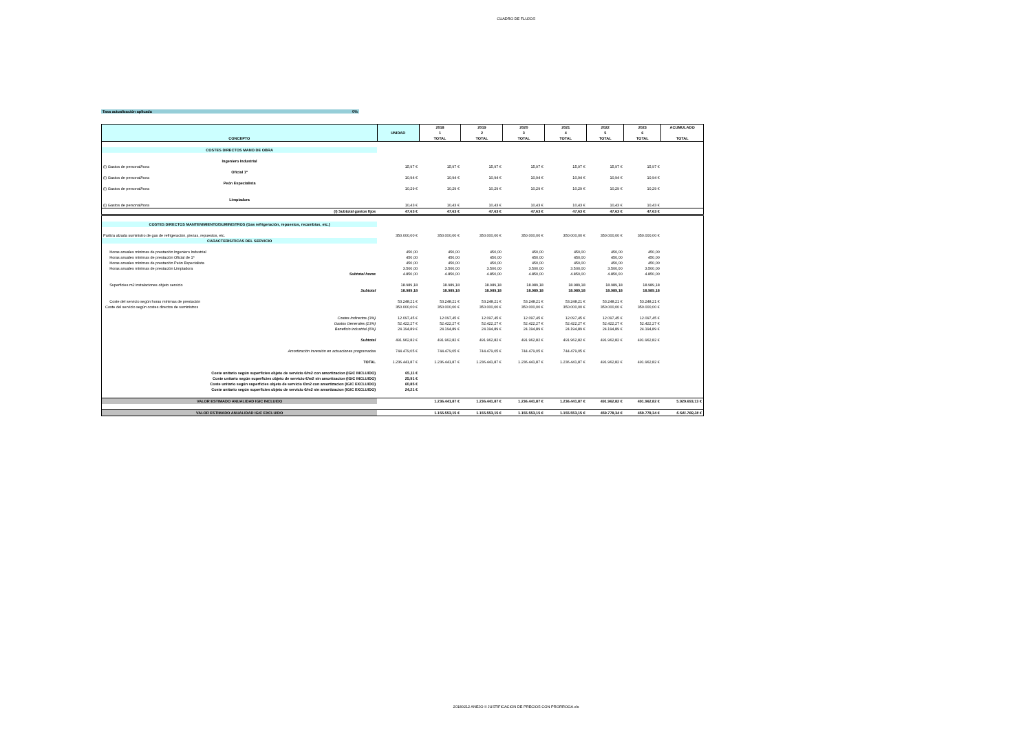CUADRO DE FLUJOS
Tasa actualización aplicada 0%
| CONCEPTO | UNIDAD | 2018 1 TOTAL | 2019 2 TOTAL | 2020 3 TOTAL | 2021 4 TOTAL | 2022 5 TOTAL | 2023 6 TOTAL | ACUMULADO TOTAL |
| --- | --- | --- | --- | --- | --- | --- | --- | --- |
| COSTES DIRECTOS MANO DE OBRA | | | | | | | | |
| Ingeniero Industrial | | | | | | | | |
| (I) Gastos de personal/hora | 15,97 € | 15,97 € | 15,97 € | 15,97 € | 15,97 € | 15,97 € | 15,97 € | |
| Oficial 1ª | | | | | | | | |
| (I) Gastos de personal/hora | 10,94 € | 10,94 € | 10,94 € | 10,94 € | 10,94 € | 10,94 € | 10,94 € | |
| Peón Especialista | | | | | | | | |
| (I) Gastos de personal/hora | 10,29 € | 10,29 € | 10,29 € | 10,29 € | 10,29 € | 10,29 € | 10,29 € | |
| Limpiadora | | | | | | | | |
| (I) Gastos de personal/hora | 10,43 € | 10,43 € | 10,43 € | 10,43 € | 10,43 € | 10,43 € | 10,43 € | |
| (I) Subtotal gastos fijos | 47,63 € | 47,63 € | 47,63 € | 47,63 € | 47,63 € | 47,63 € | 47,63 € | |
| COSTES DIRECTOS MANTENIMIENTO/SUMINISTROS (Gas refrigeración, repuestos, recambios, etc.) | | | | | | | | |
| Partiza alzada suministro de gas de refrigeración, piezas, repuestos, etc. | 350.000,00 € | 350.000,00 € | 350.000,00 € | 350.000,00 € | 350.000,00 € | 350.000,00 € | 350.000,00 € | |
| CARACTERISITICAS DEL SERVICIO | | | | | | | | |
| Horas anuales mínimas de prestación Ingeniero Industrial | 450,00 | 450,00 | 450,00 | 450,00 | 450,00 | 450,00 | 450,00 | |
| Horas anuales mínimas de prestación Oficial de 1ª | 450,00 | 450,00 | 450,00 | 450,00 | 450,00 | 450,00 | 450,00 | |
| Horas anuales mínimas de prestación Peón Especialista | 450,00 | 450,00 | 450,00 | 450,00 | 450,00 | 450,00 | 450,00 | |
| Horas anuales mínimas de prestación Limpiadora | 3.500,00 | 3.500,00 | 3.500,00 | 3.500,00 | 3.500,00 | 3.500,00 | 3.500,00 | |
| Subtotal horas | 4.850,00 | 4.850,00 | 4.850,00 | 4.850,00 | 4.850,00 | 4.850,00 | 4.850,00 | |
| Superficies m2 instalaciones objeto servicio | 18.989,18 | 18.989,18 | 18.989,18 | 18.989,18 | 18.989,18 | 18.989,18 | 18.989,18 | |
| Subtotal | 18.989,18 | 18.989,18 | 18.989,18 | 18.989,18 | 18.989,18 | 18.989,18 | 18.989,18 | |
| Coste del servicio según horas mínimas de prestación | 53.248,21 € | 53.248,21 € | 53.248,21 € | 53.248,21 € | 53.248,21 € | 53.248,21 € | 53.248,21 € | |
| Coste del servicio según costes directos de suministros | 350.000,00 € | 350.000,00 € | 350.000,00 € | 350.000,00 € | 350.000,00 € | 350.000,00 € | 350.000,00 € | |
| Costes Indirectos (3%) | 12.097,45 € | 12.097,45 € | 12.097,45 € | 12.097,45 € | 12.097,45 € | 12.097,45 € | 12.097,45 € | |
| Gastos Generales (13%) | 52.422,27 € | 52.422,27 € | 52.422,27 € | 52.422,27 € | 52.422,27 € | 52.422,27 € | 52.422,27 € | |
| Beneficio industrial (6%) | 24.194,89 € | 24.194,89 € | 24.194,89 € | 24.194,89 € | 24.194,89 € | 24.194,89 € | 24.194,89 € | |
| Subtotal | 491.962,82 € | 491.962,82 € | 491.962,82 € | 491.962,82 € | 491.962,82 € | 491.962,82 € | 491.962,82 € | |
| Amortización inversión en actuaciones programadas | 744.479,05 € | 744.479,05 € | 744.479,05 € | 744.479,05 € | 744.479,05 € | | | |
| TOTAL | 1.236.441,87 € | 1.236.441,87 € | 1.236.441,87 € | 1.236.441,87 € | 1.236.441,87 € | 491.962,82 € | 491.962,82 € | |
| Coste unitario según superficies objeto de servicio €/m2 con amortizacion (IGIC INCLUIDO) | 65,11 € | | | | | | | |
| Coste unitario según superficies objeto de servicio €/m2 sin amortizacion (IGIC INCLUIDO) | 25,91 € | | | | | | | |
| Coste unitario según superficies objeto de servicio €/m2 con amortizacion (IGIC EXCLUIDO) | 60,85 € | | | | | | | |
| Coste unitario según superficies objeto de servicio €/m2 sin amortizacion (IGIC EXCLUIDO) | 24,21 € | | | | | | | |
| VALOR ESTIMADO ANUALIDAD IGIC INCLUIDO | | 1.236.441,87 € | 1.236.441,87 € | 1.236.441,87 € | 1.236.441,87 € | 491.962,82 € | 491.962,82 € | 5.929.693,13 € |
| VALOR ESTIMADO ANUALIDAD IGIC EXCLUIDO | | 1.155.553,15 € | 1.155.553,15 € | 1.155.553,15 € | 1.155.553,15 € | 459.778,34 € | 459.778,34 € | 5.541.769,28 € |
20180212 ANEJO II JUSTIFICACION DE PRECIOS CON PRORROGA.xls